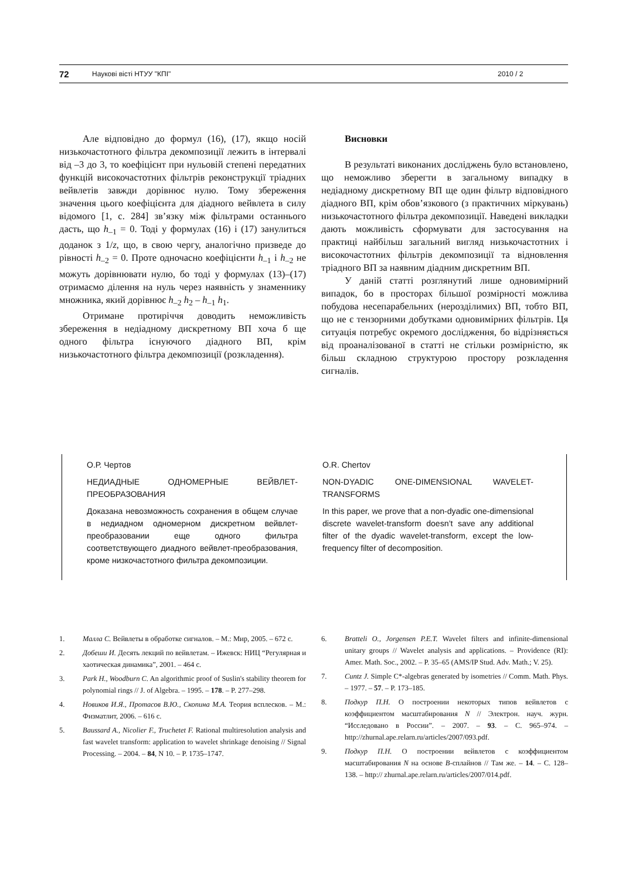72 Наукові вісті НТУУ "КПІ" 2010 / 2
Але відповідно до формул (16), (17), якщо носій низькочастотного фільтра декомпозиції лежить в інтервалі від –3 до 3, то коефіцієнт при нульовій степені передатних функцій високочастотних фільтрів реконструкції тріадних вейвлетів завжди дорівнює нулю. Тому збереження значення цього коефіцієнта для діадного вейвлета в силу відомого [1, с. 284] зв’язку між фільтрами останнього дасть, що h<sub>–1</sub> = 0. Тоді у формулах (16) і (17) занулиться доданок з 1/z, що, в свою чергу, аналогічно призведе до рівності h<sub>–2</sub> = 0. Проте одночасно коефіцієнти h<sub>–1</sub> і h<sub>–2</sub> не можуть дорівнювати нулю, бо тоді у формулах (13)–(17) отримаємо ділення на нуль через наявність у знаменнику множника, який дорівнює h<sub>–2</sub> h<sub>2</sub> – h<sub>–1</sub> h<sub>1</sub>.
Отримане протиріччя доводить неможливість збереження в недіадному дискретному ВП хоча б ще одного фільтра існуючого діадного ВП, крім низькочастотного фільтра декомпозиції (розкладення).
Висновки
В результаті виконаних досліджень було встановлено, що неможливо зберегти в загальному випадку в недіадному дискретному ВП ще один фільтр відповідного діадного ВП, крім обов’язкового (з практичних міркувань) низькочастотного фільтра декомпозиції. Наведені викладки дають можливість сформувати для застосування на практиці найбільш загальний вигляд низькочастотних і високочастотних фільтрів декомпозиції та відновлення тріадного ВП за наявним діадним дискретним ВП.
У даній статті розглянутий лише одновимірний випадок, бо в просторах більшої розмірності можлива побудова несепарабельних (нерозділимих) ВП, тобто ВП, що не є тензорними добутками одновимірних фільтрів. Ця ситуація потребує окремого дослідження, бо відрізняється від проаналізованої в статті не стільки розмірністю, як більш складною структурою простору розкладення сигналів.
О.Р. Чертов
НЕДИАДНЫЕ ОДНОМЕРНЫЕ ВЕЙВЛЕТ-ПРЕОБРАЗОВАНИЯ
Доказана невозможность сохранения в общем случае в недиадном одномерном дискретном вейвлет-преобразовании еще одного фильтра соответствующего диадного вейвлет-преобразования, кроме низкочастотного фильтра декомпозиции.
O.R. Chertov
NON-DYADIC ONE-DIMENSIONAL WAVELET-TRANSFORMS
In this paper, we prove that a non-dyadic one-dimensional discrete wavelet-transform doesn’t save any additional filter of the dyadic wavelet-transform, except the low-frequency filter of decomposition.
1. Малла С. Вейвлеты в обработке сигналов. – М.: Мир, 2005. – 672 с.
2. Добеши И. Десять лекций по вейвлетам. – Ижевск: НИЦ “Регулярная и хаотическая динамика”, 2001. – 464 с.
3. Park H., Woodburn C. An algorithmic proof of Suslin's stability theorem for polynomial rings // J. of Algebra. – 1995. – 178. – P. 277–298.
4. Новиков И.Я., Протасов В.Ю., Скопина М.А. Теория всплесков. – М.: Физматлит, 2006. – 616 с.
5. Baussard A., Nicolier F., Truchetet F. Rational multiresolution analysis and fast wavelet transform: application to wavelet shrinkage denoising // Signal Processing. – 2004. – 84, N 10. – P. 1735–1747.
6. Bratteli O., Jorgensen P.E.T. Wavelet filters and infinite-dimensional unitary groups // Wavelet analysis and applications. – Providence (RI): Amer. Math. Soc., 2002. – P. 35–65 (AMS/IP Stud. Adv. Math.; V. 25).
7. Cuntz J. Simple C*-algebras generated by isometries // Comm. Math. Phys. – 1977. – 57. – P. 173–185.
8. Подкур П.Н. О построении некоторых типов вейвлетов с коэффициентом масштабирования N // Электрон. науч. журн. “Исследовано в России”. – 2007. – 93. – С. 965–974. – http://zhurnal.ape.relarn.ru/articles/2007/093.pdf.
9. Подкур П.Н. О построении вейвлетов с коэффициентом масштабирования N на основе B-сплайнов // Там же. – 14. – С. 128–138. – http:// zhurnal.ape.relarn.ru/articles/2007/014.pdf.